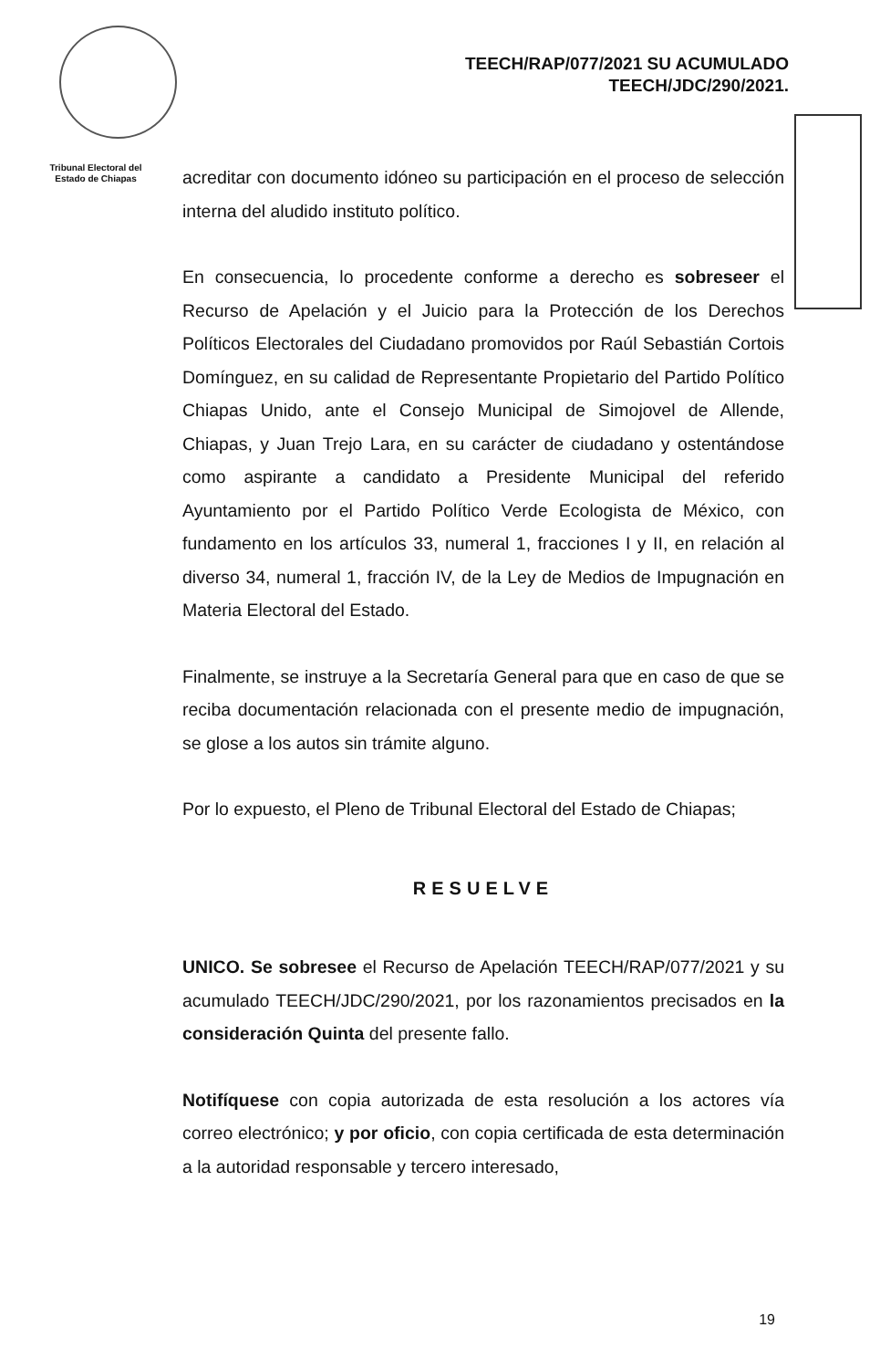TEECH/RAP/077/2021 SU ACUMULADO
TEECH/JDC/290/2021.
Tribunal Electoral del
Estado de Chiapas
acreditar con documento idóneo su participación en el proceso de selección interna del aludido instituto político.
En consecuencia, lo procedente conforme a derecho es sobreseer el Recurso de Apelación y el Juicio para la Protección de los Derechos Políticos Electorales del Ciudadano promovidos por Raúl Sebastián Cortois Domínguez, en su calidad de Representante Propietario del Partido Político Chiapas Unido, ante el Consejo Municipal de Simojovel de Allende, Chiapas, y Juan Trejo Lara, en su carácter de ciudadano y ostentándose como aspirante a candidato a Presidente Municipal del referido Ayuntamiento por el Partido Político Verde Ecologista de México, con fundamento en los artículos 33, numeral 1, fracciones I y II, en relación al diverso 34, numeral 1, fracción IV, de la Ley de Medios de Impugnación en Materia Electoral del Estado.
Finalmente, se instruye a la Secretaría General para que en caso de que se reciba documentación relacionada con el presente medio de impugnación, se glose a los autos sin trámite alguno.
Por lo expuesto, el Pleno de Tribunal Electoral del Estado de Chiapas;
RESUELVE
UNICO. Se sobresee el Recurso de Apelación TEECH/RAP/077/2021 y su acumulado TEECH/JDC/290/2021, por los razonamientos precisados en la consideración Quinta del presente fallo.
Notifíquese con copia autorizada de esta resolución a los actores vía correo electrónico; y por oficio, con copia certificada de esta determinación a la autoridad responsable y tercero interesado,
19